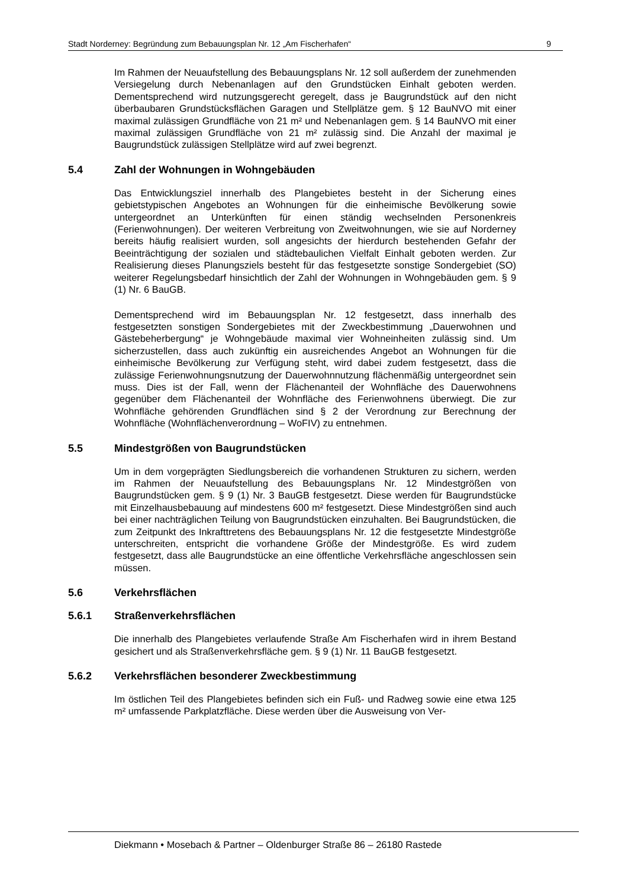Stadt Norderney: Begründung zum Bebauungsplan Nr. 12 „Am Fischerhafen“9
Im Rahmen der Neuaufstellung des Bebauungsplans Nr. 12 soll außerdem der zunehmenden Versiegelung durch Nebenanlagen auf den Grundstücken Einhalt geboten werden. Dementsprechend wird nutzungsgerecht geregelt, dass je Baugrundstück auf den nicht überbaubaren Grundstücksflächen Garagen und Stellplätze gem. § 12 BauNVO mit einer maximal zulässigen Grundfläche von 21 m² und Nebenanlagen gem. § 14 BauNVO mit einer maximal zulässigen Grundfläche von 21 m² zulässig sind. Die Anzahl der maximal je Baugrundstück zulässigen Stellplätze wird auf zwei begrenzt.
5.4 Zahl der Wohnungen in Wohngebäuden
Das Entwicklungsziel innerhalb des Plangebietes besteht in der Sicherung eines gebietstypischen Angebotes an Wohnungen für die einheimische Bevölkerung sowie untergeordnet an Unterkünften für einen ständig wechselnden Personenkreis (Ferienwohnungen). Der weiteren Verbreitung von Zweitwohnungen, wie sie auf Norderney bereits häufig realisiert wurden, soll angesichts der hierdurch bestehenden Gefahr der Beeinträchtigung der sozialen und städtebaulichen Vielfalt Einhalt geboten werden. Zur Realisierung dieses Planungsziels besteht für das festgesetzte sonstige Sondergebiet (SO) weiterer Regelungsbedarf hinsichtlich der Zahl der Wohnungen in Wohngebäuden gem. § 9 (1) Nr. 6 BauGB.
Dementsprechend wird im Bebauungsplan Nr. 12 festgesetzt, dass innerhalb des festgesetzten sonstigen Sondergebietes mit der Zweckbestimmung „Dauerwohnen und Gästebeherbergung“ je Wohngebäude maximal vier Wohneinheiten zulässig sind. Um sicherzustellen, dass auch zukünftig ein ausreichendes Angebot an Wohnungen für die einheimische Bevölkerung zur Verfügung steht, wird dabei zudem festgesetzt, dass die zulässige Ferienwohnungsnutzung der Dauerwohnnutzung flächenmäßig untergeordnet sein muss. Dies ist der Fall, wenn der Flächenanteil der Wohnfläche des Dauerwohnens gegenüber dem Flächenanteil der Wohnfläche des Ferienwohnens überwiegt. Die zur Wohnfläche gehörenden Grundflächen sind § 2 der Verordnung zur Berechnung der Wohnfläche (Wohnflächenverordnung – WoFIV) zu entnehmen.
5.5 Mindestgrößen von Baugrundstücken
Um in dem vorgeprägten Siedlungsbereich die vorhandenen Strukturen zu sichern, werden im Rahmen der Neuaufstellung des Bebauungsplans Nr. 12 Mindestgrößen von Baugrundstücken gem. § 9 (1) Nr. 3 BauGB festgesetzt. Diese werden für Baugrundstücke mit Einzelhausbebauung auf mindestens 600 m² festgesetzt. Diese Mindestgrößen sind auch bei einer nachträglichen Teilung von Baugrundstücken einzuhalten. Bei Baugrundstücken, die zum Zeitpunkt des Inkrafttretens des Bebauungsplans Nr. 12 die festgesetzte Mindestgröße unterschreiten, entspricht die vorhandene Größe der Mindestgröße. Es wird zudem festgesetzt, dass alle Baugrundstücke an eine öffentliche Verkehrsfläche angeschlossen sein müssen.
5.6 Verkehrsflächen
5.6.1 Straßenverkehrsflächen
Die innerhalb des Plangebietes verlaufende Straße Am Fischerhafen wird in ihrem Bestand gesichert und als Straßenverkehrsfläche gem. § 9 (1) Nr. 11 BauGB festgesetzt.
5.6.2 Verkehrsflächen besonderer Zweckbestimmung
Im östlichen Teil des Plangebietes befinden sich ein Fuß- und Radweg sowie eine etwa 125 m² umfassende Parkplatzfläche. Diese werden über die Ausweisung von Ver-
Diekmann • Mosebach & Partner – Oldenburger Straße 86 – 26180 Rastede